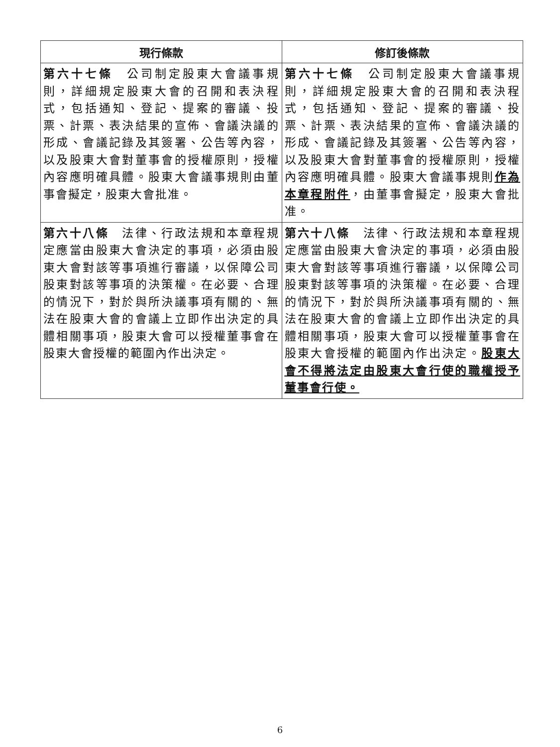| 現行條款 | 修訂後條款 |
| --- | --- |
| 第六十七條 公司制定股東大會議事規則，詳細規定股東大會的召開和表決程式，包括通知、登記、提案的審議、投票、計票、表決結果的宣佈、會議決議的形成、會議記錄及其簽署、公告等內容，以及股東大會對董事會的授權原則，授權內容應明確具體。股東大會議事規則由董事會擬定，股東大會批准。 | 第六十七條 公司制定股東大會議事規則，詳細規定股東大會的召開和表決程式，包括通知、登記、提案的審議、投票、計票、表決結果的宣佈、會議決議的形成、會議記錄及其簽署、公告等內容，以及股東大會對董事會的授權原則，授權內容應明確具體。股東大會議事規則 作為本章程附件 ，由董事會擬定，股東大會批准。 |
| 第六十八條 法律、行政法規和本章程規定應當由股東大會決定的事項，必須由股東大會對該等事項進行審議，以保障公司股東對該等事項的決策權。在必要、合理的情況下，對於與所決議事項有關的、無法在股東大會的會議上立即作出決定的具體相關事項，股東大會可以授權董事會在股東大會授權的範圍內作出決定。 | 第六十八條 法律、行政法規和本章程規定應當由股東大會決定的事項，必須由股東大會對該等事項進行審議，以保障公司股東對該等事項的決策權。在必要、合理的情況下，對於與所決議事項有關的、無法在股東大會的會議上立即作出決定的具體相關事項，股東大會可以授權董事會在股東大會授權的範圍內作出決定。 股東大會不得將法定由股東大會行使的職權授予董事會行使。 |
6